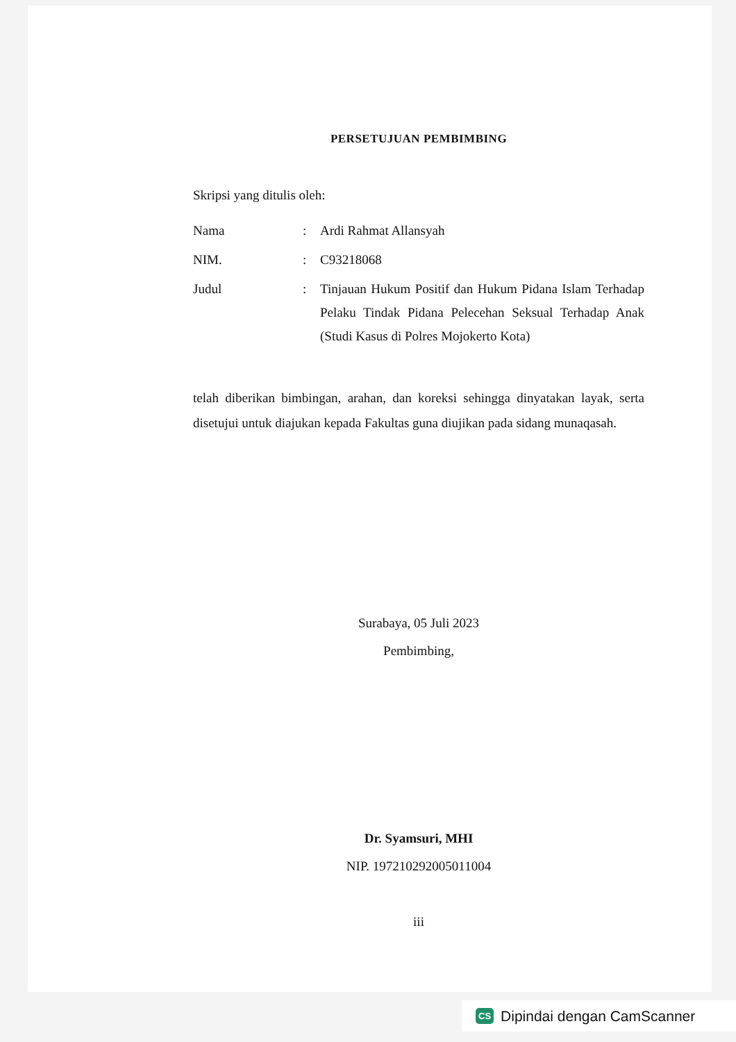PERSETUJUAN PEMBIMBING
Skripsi yang ditulis oleh:
| Nama | : | Ardi Rahmat Allansyah |
| NIM. | : | C93218068 |
| Judul | : | Tinjauan Hukum Positif dan Hukum Pidana Islam Terhadap Pelaku Tindak Pidana Pelecehan Seksual Terhadap Anak (Studi Kasus di Polres Mojokerto Kota) |
telah diberikan bimbingan, arahan, dan koreksi sehingga dinyatakan layak, serta disetujui untuk diajukan kepada Fakultas guna diujikan pada sidang munaqasah.
Surabaya, 05 Juli 2023
Pembimbing,
Dr. Syamsuri, MHI
NIP. 197210292005011004
iii
CS Dipindai dengan CamScanner